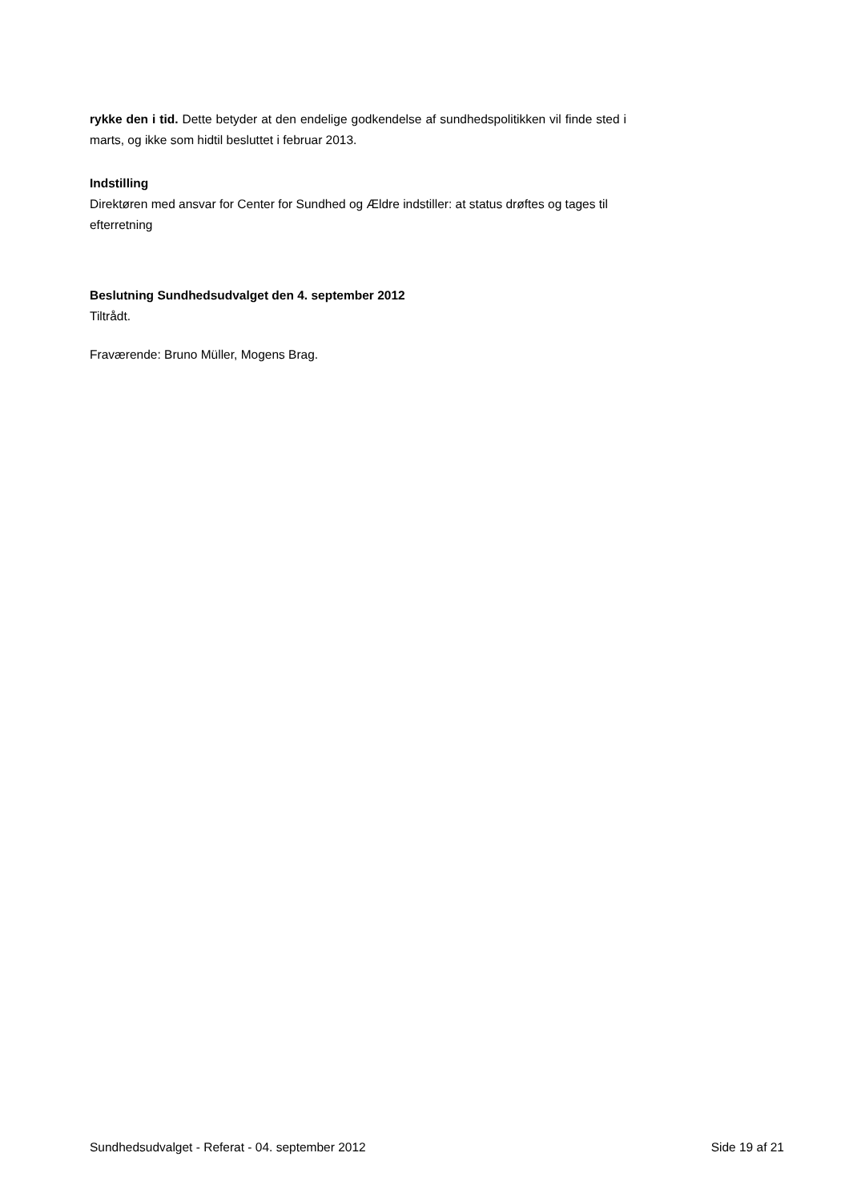rykke den i tid. Dette betyder at den endelige godkendelse af sundhedspolitikken vil finde sted i marts, og ikke som hidtil besluttet i februar 2013.
Indstilling
Direktøren med ansvar for Center for Sundhed og Ældre indstiller: at status drøftes og tages til efterretning
Beslutning Sundhedsudvalget den 4. september 2012
Tiltrådt.
Fraværende: Bruno Müller, Mogens Brag.
Sundhedsudvalget - Referat - 04. september 2012 Side 19 af 21